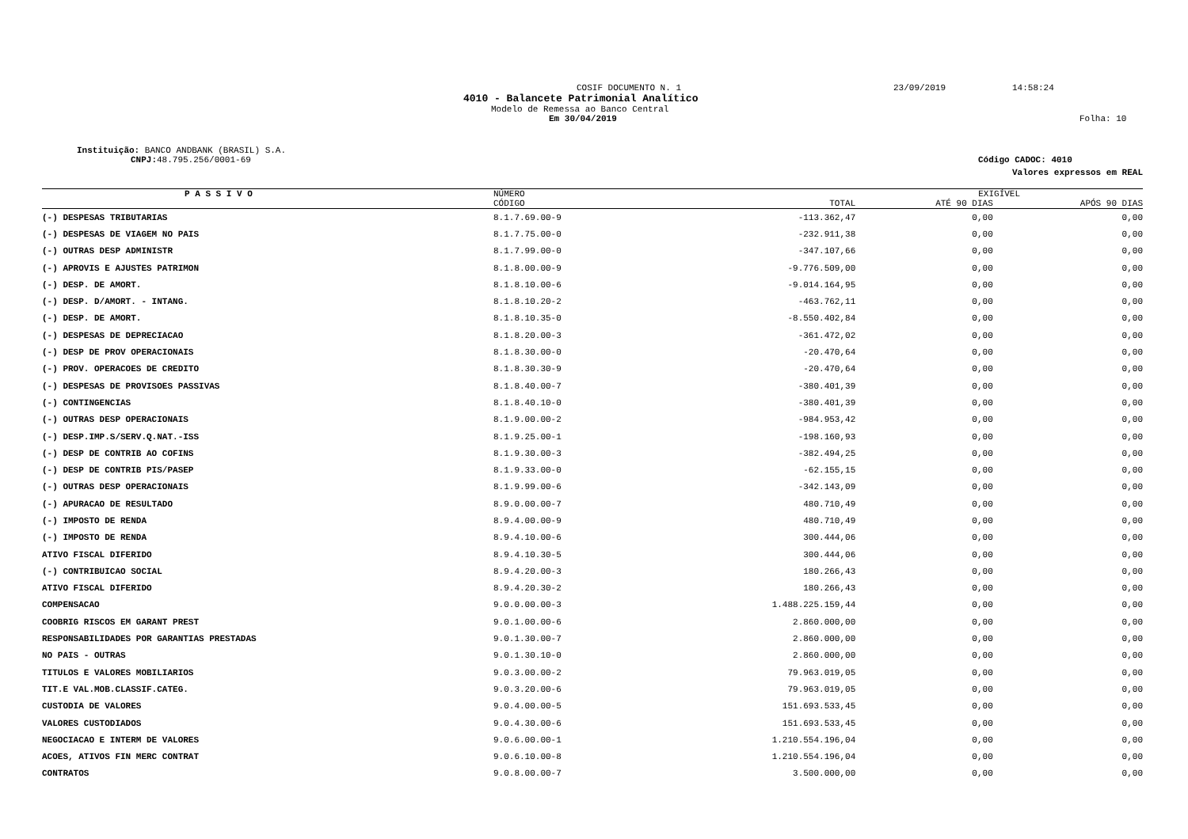COSIF DOCUMENTO N. 1 23/09/2019 14:58:24
4010 - Balancete Patrimonial Analítico
Modelo de Remessa ao Banco Central
Em 30/04/2019 Folha: 10
Instituição: BANCO ANDBANK (BRASIL) S.A.
CNPJ: 48.795.256/0001-69 Código CADOC: 4010
Valores expressos em REAL
| P A S S I V O | NÚMERO | | EXIGÍVEL | |
| --- | --- | --- | --- | --- |
| | CÓDIGO | TOTAL | ATÉ 90 DIAS | APÓS 90 DIAS |
| (-) DESPESAS TRIBUTARIAS | 8.1.7.69.00-9 | -113.362,47 | 0,00 | 0,00 |
| (-) DESPESAS DE VIAGEM NO PAIS | 8.1.7.75.00-0 | -232.911,38 | 0,00 | 0,00 |
| (-) OUTRAS DESP ADMINISTR | 8.1.7.99.00-0 | -347.107,66 | 0,00 | 0,00 |
| (-) APROVIS E AJUSTES PATRIMON | 8.1.8.00.00-9 | -9.776.509,00 | 0,00 | 0,00 |
| (-) DESP. DE AMORT. | 8.1.8.10.00-6 | -9.014.164,95 | 0,00 | 0,00 |
| (-) DESP. D/AMORT. - INTANG. | 8.1.8.10.20-2 | -463.762,11 | 0,00 | 0,00 |
| (-) DESP. DE AMORT. | 8.1.8.10.35-0 | -8.550.402,84 | 0,00 | 0,00 |
| (-) DESPESAS DE DEPRECIACAO | 8.1.8.20.00-3 | -361.472,02 | 0,00 | 0,00 |
| (-) DESP DE PROV OPERACIONAIS | 8.1.8.30.00-0 | -20.470,64 | 0,00 | 0,00 |
| (-) PROV. OPERACOES DE CREDITO | 8.1.8.30.30-9 | -20.470,64 | 0,00 | 0,00 |
| (-) DESPESAS DE PROVISOES PASSIVAS | 8.1.8.40.00-7 | -380.401,39 | 0,00 | 0,00 |
| (-) CONTINGENCIAS | 8.1.8.40.10-0 | -380.401,39 | 0,00 | 0,00 |
| (-) OUTRAS DESP OPERACIONAIS | 8.1.9.00.00-2 | -984.953,42 | 0,00 | 0,00 |
| (-) DESP.IMP.S/SERV.Q.NAT.-ISS | 8.1.9.25.00-1 | -198.160,93 | 0,00 | 0,00 |
| (-) DESP DE CONTRIB AO COFINS | 8.1.9.30.00-3 | -382.494,25 | 0,00 | 0,00 |
| (-) DESP DE CONTRIB PIS/PASEP | 8.1.9.33.00-0 | -62.155,15 | 0,00 | 0,00 |
| (-) OUTRAS DESP OPERACIONAIS | 8.1.9.99.00-6 | -342.143,09 | 0,00 | 0,00 |
| (-) APURACAO DE RESULTADO | 8.9.0.00.00-7 | 480.710,49 | 0,00 | 0,00 |
| (-) IMPOSTO DE RENDA | 8.9.4.00.00-9 | 480.710,49 | 0,00 | 0,00 |
| (-) IMPOSTO DE RENDA | 8.9.4.10.00-6 | 300.444,06 | 0,00 | 0,00 |
| ATIVO FISCAL DIFERIDO | 8.9.4.10.30-5 | 300.444,06 | 0,00 | 0,00 |
| (-) CONTRIBUICAO SOCIAL | 8.9.4.20.00-3 | 180.266,43 | 0,00 | 0,00 |
| ATIVO FISCAL DIFERIDO | 8.9.4.20.30-2 | 180.266,43 | 0,00 | 0,00 |
| COMPENSACAO | 9.0.0.00.00-3 | 1.488.225.159,44 | 0,00 | 0,00 |
| COOBRIG RISCOS EM GARANT PREST | 9.0.1.00.00-6 | 2.860.000,00 | 0,00 | 0,00 |
| RESPONSABILIDADES POR GARANTIAS PRESTADAS | 9.0.1.30.00-7 | 2.860.000,00 | 0,00 | 0,00 |
| NO PAIS - OUTRAS | 9.0.1.30.10-0 | 2.860.000,00 | 0,00 | 0,00 |
| TITULOS E VALORES MOBILIARIOS | 9.0.3.00.00-2 | 79.963.019,05 | 0,00 | 0,00 |
| TIT.E VAL.MOB.CLASSIF.CATEG. | 9.0.3.20.00-6 | 79.963.019,05 | 0,00 | 0,00 |
| CUSTODIA DE VALORES | 9.0.4.00.00-5 | 151.693.533,45 | 0,00 | 0,00 |
| VALORES CUSTODIADOS | 9.0.4.30.00-6 | 151.693.533,45 | 0,00 | 0,00 |
| NEGOCIACAO E INTERM DE VALORES | 9.0.6.00.00-1 | 1.210.554.196,04 | 0,00 | 0,00 |
| ACOES, ATIVOS FIN MERC CONTRAT | 9.0.6.10.00-8 | 1.210.554.196,04 | 0,00 | 0,00 |
| CONTRATOS | 9.0.8.00.00-7 | 3.500.000,00 | 0,00 | 0,00 |